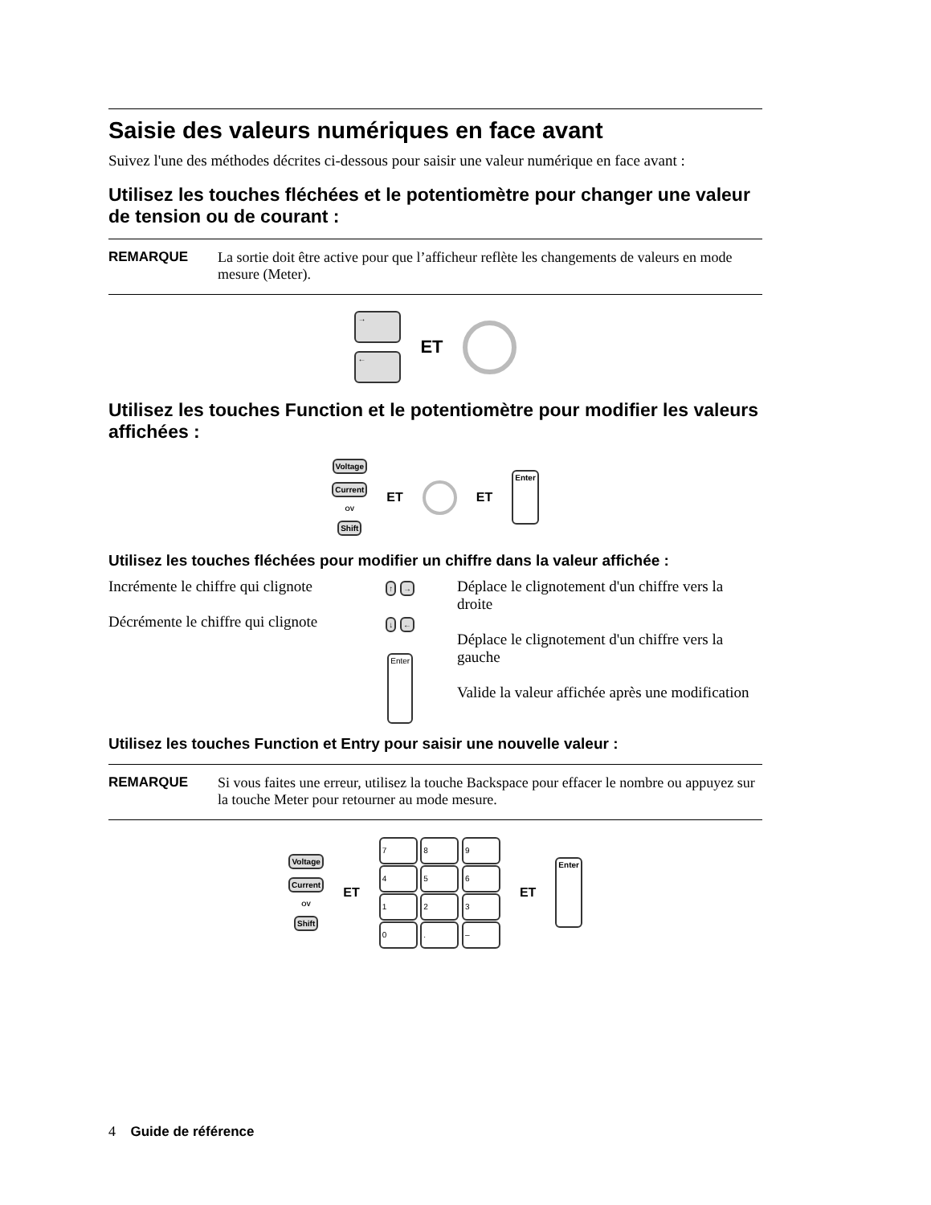Saisie des valeurs numériques en face avant
Suivez l'une des méthodes décrites ci-dessous pour saisir une valeur numérique en face avant :
Utilisez les touches fléchées et le potentiomètre pour changer une valeur de tension ou de courant :
REMARQUE La sortie doit être active pour que l’afficheur reflète les changements de valeurs en mode mesure (Meter).
→
←
ET
Utilisez les touches Function et le potentiomètre pour modifier les valeurs affichées :
Voltage
Current
OV
Shift
ET ET Enter
Utilisez les touches fléchées pour modifier un chiffre dans la valeur affichée :
Incrémente le chiffre qui clignote
Décrémente le chiffre qui clignote
↑ →
↓ ←
Enter
Déplace le clignotement d'un chiffre vers la droite
Déplace le clignotement d'un chiffre vers la gauche
Valide la valeur affichée après une modification
Utilisez les touches Function et Entry pour saisir une nouvelle valeur :
REMARQUE Si vous faites une erreur, utilisez la touche Backspace pour effacer le nombre ou appuyez sur la touche Meter pour retourner au mode mesure.
Voltage
Current
OV
Shift
ET
7 8 9
4 5 6
1 2 3
0 . –
ET Enter
4 Guide de référence